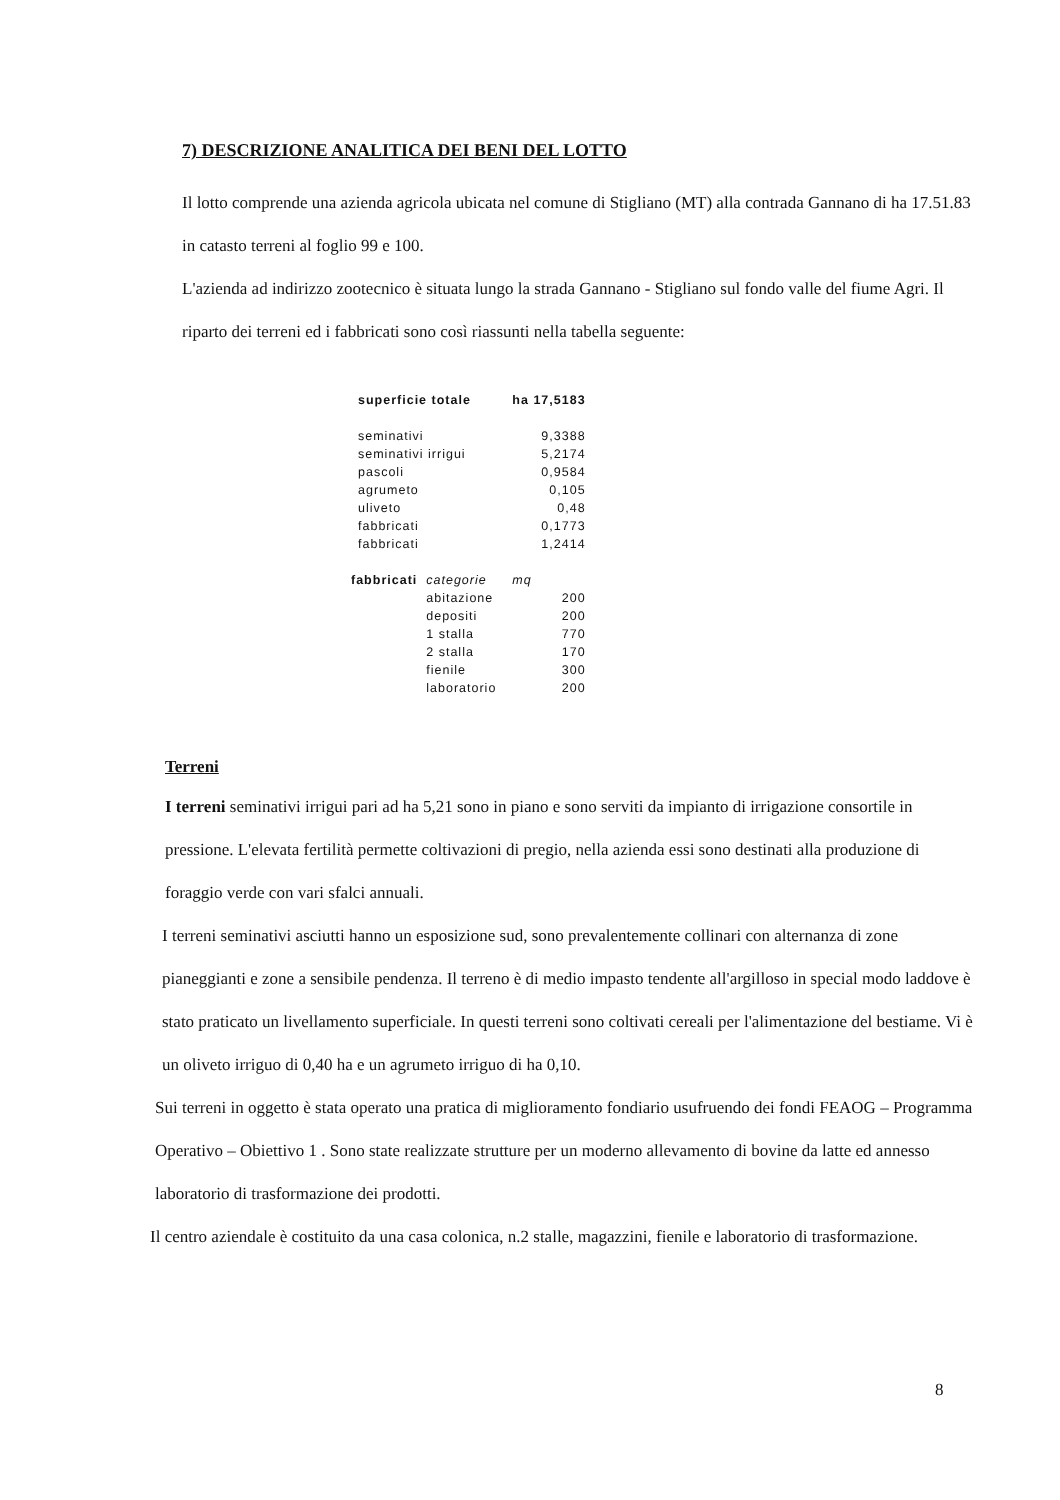7) DESCRIZIONE ANALITICA DEI BENI DEL LOTTO
Il lotto comprende una azienda agricola ubicata nel comune di Stigliano (MT) alla contrada Gannano di ha 17.51.83 in catasto terreni al foglio 99 e 100.
L'azienda ad indirizzo zootecnico è situata lungo la strada Gannano - Stigliano sul fondo valle del fiume Agri. Il riparto dei terreni ed i fabbricati sono così riassunti nella tabella seguente:
| superficie totale | | ha 17,5183 |
| seminativi | | 9,3388 |
| seminativi irrigui | | 5,2174 |
| pascoli | | 0,9584 |
| agrumeto | | 0,105 |
| uliveto | | 0,48 |
| fabbricati | | 0,1773 |
| fabbricati | | 1,2414 |
| fabbricati | categorie | mq |
| | abitazione | 200 |
| | depositi | 200 |
| | 1 stalla | 770 |
| | 2 stalla | 170 |
| | fienile | 300 |
| | laboratorio | 200 |
Terreni
I terreni seminativi irrigui pari ad ha 5,21 sono in piano e sono serviti da impianto di irrigazione consortile in pressione. L'elevata fertilità permette coltivazioni di pregio, nella azienda essi sono destinati alla produzione di foraggio verde con vari sfalci annuali.
I terreni seminativi asciutti hanno un esposizione sud, sono prevalentemente collinari con alternanza di zone pianeggianti e zone a sensibile pendenza. Il terreno è di medio impasto tendente all'argilloso in special modo laddove è stato praticato un livellamento superficiale. In questi terreni sono coltivati cereali per l'alimentazione del bestiame. Vi è un oliveto irriguo di 0,40 ha e un agrumeto irriguo di ha 0,10.
Sui terreni in oggetto è stata operato una pratica di miglioramento fondiario usufruendo dei fondi FEAOG – Programma Operativo – Obiettivo 1 . Sono state realizzate strutture per un moderno allevamento di bovine da latte ed annesso laboratorio di trasformazione dei prodotti.
Il centro aziendale è costituito da una casa colonica, n.2 stalle, magazzini, fienile e laboratorio di trasformazione.
8